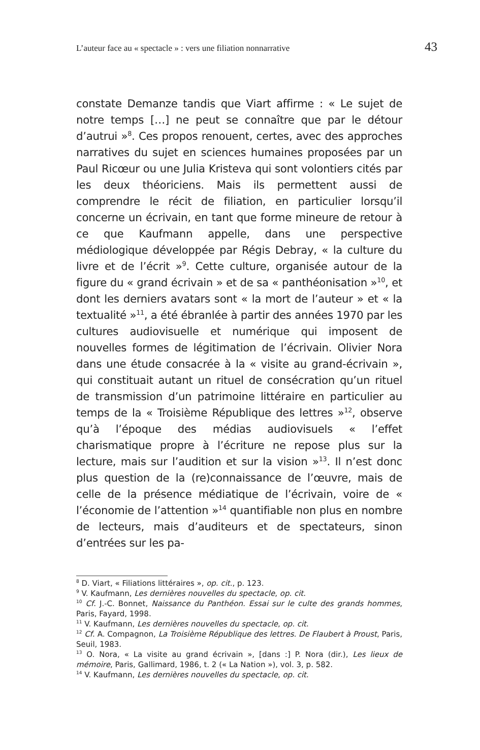L’auteur face au « spectacle » : vers une filiation nonnarrative 43
constate Demanze tandis que Viart affirme : « Le sujet de notre temps […] ne peut se connaître que par le détour d’autrui »<sup>8</sup>. Ces propos renouent, certes, avec des approches narratives du sujet en sciences humaines proposées par un Paul Ricœur ou une Julia Kristeva qui sont volontiers cités par les deux théoriciens. Mais ils permettent aussi de comprendre le récit de filiation, en particulier lorsqu’il concerne un écrivain, en tant que forme mineure de retour à ce que Kaufmann appelle, dans une perspective médiologique développée par Régis Debray, « la culture du livre et de l’écrit »<sup>9</sup>. Cette culture, organisée autour de la figure du « grand écrivain » et de sa « panthéonisation »<sup>10</sup>, et dont les derniers avatars sont « la mort de l’auteur » et « la textualité »<sup>11</sup>, a été ébranlée à partir des années 1970 par les cultures audiovisuelle et numérique qui imposent de nouvelles formes de légitimation de l’écrivain. Olivier Nora dans une étude consacrée à la « visite au grand-écrivain », qui constituait autant un rituel de consécration qu’un rituel de transmission d’un patrimoine littéraire en particulier au temps de la « Troisième République des lettres »<sup>12</sup>, observe qu’à l’époque des médias audiovisuels « l’effet charismatique propre à l’écriture ne repose plus sur la lecture, mais sur l’audition et sur la vision »<sup>13</sup>. Il n’est donc plus question de la (re)connaissance de l’œuvre, mais de celle de la présence médiatique de l’écrivain, voire de « l’économie de l’attention »<sup>14</sup> quantifiable non plus en nombre de lecteurs, mais d’auditeurs et de spectateurs, sinon d’entrées sur les pa-
<sup>8</sup> D. Viart, « Filiations littéraires », op. cit., p. 123.
<sup>9</sup> V. Kaufmann, Les dernières nouvelles du spectacle, op. cit.
<sup>10</sup> Cf. J.-C. Bonnet, Naissance du Panthéon. Essai sur le culte des grands hommes, Paris, Fayard, 1998.
<sup>11</sup> V. Kaufmann, Les dernières nouvelles du spectacle, op. cit.
<sup>12</sup> Cf. A. Compagnon, La Troisième République des lettres. De Flaubert à Proust, Paris, Seuil, 1983.
<sup>13</sup> O. Nora, « La visite au grand écrivain », [dans :] P. Nora (dir.), Les lieux de mémoire, Paris, Gallimard, 1986, t. 2 (« La Nation »), vol. 3, p. 582.
<sup>14</sup> V. Kaufmann, Les dernières nouvelles du spectacle, op. cit.